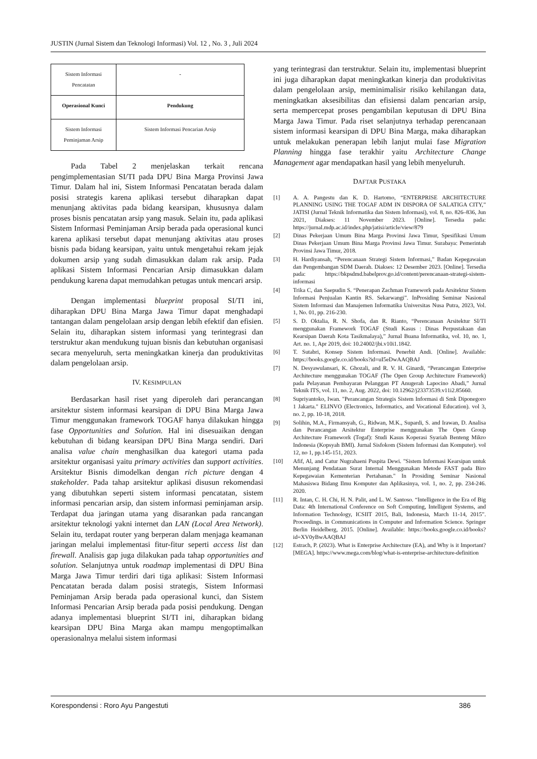JUSTIN (Jurnal Sistem dan Teknologi Informasi) Vol. 12 , No. 3 , Juli 2024
| Sistem Informasi Pencatatan | - |
| Operasional Kunci | Pendukung |
| Sistem Informasi Peminjaman Arsip | Sistem Informasi Pencarian Arsip |
Pada Tabel 2 menjelaskan terkait rencana pengimplementasian SI/TI pada DPU Bina Marga Provinsi Jawa Timur. Dalam hal ini, Sistem Informasi Pencatatan berada dalam posisi strategis karena aplikasi tersebut diharapkan dapat menunjang aktivitas pada bidang kearsipan, khususnya dalam proses bisnis pencatatan arsip yang masuk. Selain itu, pada aplikasi Sistem Informasi Peminjaman Arsip berada pada operasional kunci karena aplikasi tersebut dapat menunjang aktivitas atau proses bisnis pada bidang kearsipan, yaitu untuk mengetahui rekam jejak dokumen arsip yang sudah dimasukkan dalam rak arsip. Pada aplikasi Sistem Informasi Pencarian Arsip dimasukkan dalam pendukung karena dapat memudahkan petugas untuk mencari arsip.
Dengan implementasi blueprint proposal SI/TI ini, diharapkan DPU Bina Marga Jawa Timur dapat menghadapi tantangan dalam pengelolaan arsip dengan lebih efektif dan efisien. Selain itu, diharapkan sistem informasi yang terintegrasi dan terstruktur akan mendukung tujuan bisnis dan kebutuhan organisasi secara menyeluruh, serta meningkatkan kinerja dan produktivitas dalam pengelolaan arsip.
IV. KESIMPULAN
Berdasarkan hasil riset yang diperoleh dari perancangan arsitektur sistem informasi kearsipan di DPU Bina Marga Jawa Timur menggunakan framework TOGAF hanya dilakukan hingga fase Opportunities and Solution. Hal ini disesuaikan dengan kebutuhan di bidang kearsipan DPU Bina Marga sendiri. Dari analisa value chain menghasilkan dua kategori utama pada arsitektur organisasi yaitu primary activities dan support activities. Arsitektur Bisnis dimodelkan dengan rich picture dengan 4 stakeholder. Pada tahap arsitektur aplikasi disusun rekomendasi yang dibutuhkan seperti sistem informasi pencatatan, sistem informasi pencarian arsip, dan sistem informasi peminjaman arsip. Terdapat dua jaringan utama yang disarankan pada rancangan arsitektur teknologi yakni internet dan LAN (Local Area Network). Selain itu, terdapat router yang berperan dalam menjaga keamanan jaringan melalui implementasi fitur-fitur seperti access list dan firewall. Analisis gap juga dilakukan pada tahap opportunities and solution. Selanjutnya untuk roadmap implementasi di DPU Bina Marga Jawa Timur terdiri dari tiga aplikasi: Sistem Informasi Pencatatan berada dalam posisi strategis, Sistem Informasi Peminjaman Arsip berada pada operasional kunci, dan Sistem Informasi Pencarian Arsip berada pada posisi pendukung. Dengan adanya implementasi blueprint SI/TI ini, diharapkan bidang kearsipan DPU Bina Marga akan mampu mengoptimalkan operasionalnya melalui sistem informasi
yang terintegrasi dan terstruktur. Selain itu, implementasi blueprint ini juga diharapkan dapat meningkatkan kinerja dan produktivitas dalam pengelolaan arsip, meminimalisir risiko kehilangan data, meningkatkan aksesibilitas dan efisiensi dalam pencarian arsip, serta mempercepat proses pengambilan keputusan di DPU Bina Marga Jawa Timur. Pada riset selanjutnya terhadap perencanaan sistem informasi kearsipan di DPU Bina Marga, maka diharapkan untuk melakukan penerapan lebih lanjut mulai fase Migration Planning hingga fase terakhir yaitu Architecture Change Management agar mendapatkan hasil yang lebih menyeluruh.
DAFTAR PUSTAKA
[1] A. A. Pangestu dan K. D. Hartomo, “ENTERPRISE ARCHITECTURE PLANNING USING THE TOGAF ADM IN DISPORA OF SALATIGA CITY,” JATISI (Jurnal Teknik Informatika dan Sistem Informasi), vol. 8, no. 826–836, Jun 2021, Diakses: 11 November 2023. [Online]. Tersedia pada: https://jurnal.mdp.ac.id/index.php/jatisi/article/view/879
[2] Dinas Pekerjaan Umum Bina Marga Provinsi Jawa Timur, Spesifikasi Umum Dinas Pekerjaan Umum Bina Marga Provinsi Jawa Timur. Surabaya: Pemerintah Provinsi Jawa Timur, 2018.
[3] H. Hardiyansah, “Perencanaan Strategi Sistem Informasi,” Badan Kepegawaian dan Pengembangan SDM Daerah. Diakses: 12 Desember 2023. [Online]. Tersedia pada: https://bkpsdmd.babelprov.go.id/content/perencanaan-strategi-sistem-informasi
[4] Trika C, dan Saepudin S. “Penerapan Zachman Framework pada Arsitektur Sistem Informasi Penjualan Kantin RS. Sekarwangi”. InProsiding Seminar Nasional Sistem Informasi dan Manajemen Informatika Universitas Nusa Putra, 2023, Vol. 1, No. 01, pp. 216-230.
[5] S. D. Oktalia, R. N. Shofa, dan R. Rianto, “Perencanaan Arsitektur SI/TI menggunakan Framework TOGAF (Studi Kasus : Dinas Perpustakaan dan Kearsipan Daerah Kota Tasikmalaya),” Jurnal Buana Informatika, vol. 10, no. 1, Art. no. 1, Apr 2019, doi: 10.24002/jbi.v10i1.1842.
[6] T. Sutabri, Konsep Sistem Informasi. Penerbit Andi. [Online]. Available: https://books.google.co.id/books?id=uI5eDwAAQBAJ
[7] N. Desyawulansari, K. Ghozali, and R. V. H. Ginardi, “Perancangan Enterprise Architecture menggunakan TOGAF (The Open Group Architecture Framework) pada Pelayanan Pembayaran Pelanggan PT Anugerah Lapocino Abadi,” Jurnal Teknik ITS, vol. 11, no. 2, Aug. 2022, doi: 10.12962/j23373539.v11i2.85660.
[8] Supriyantoko, Iwan. "Perancangan Strategis Sistem Informasi di Smk Diponegoro 1 Jakarta." ELINVO (Electronics, Informatics, and Vocational Education). vol 3, no. 2, pp. 10-18, 2018.
[9] Solihin, M.A., Firmansyah, G., Ridwan, M.K., Supardi, S. and Irawan, D. Analisa dan Perancangan Arsitektur Enterprise menggunakan The Open Group Architecture Framework (Togaf): Studi Kasus Koperasi Syariah Benteng Mikro Indonesia (Kopsyah BMI). Jurnal Sisfokom (Sistem Informasi dan Komputer). vol 12, no 1, pp.145-151, 2023.
[10] Afif, Al, and Catur Nugrahaeni Puspita Dewi. "Sistem Informasi Kearsipan untuk Menunjang Pendataan Surat Internal Menggunakan Metode FAST pada Biro Kepegawaian Kementerian Pertahanan." In Prosiding Seminar Nasional Mahasiswa Bidang Ilmu Komputer dan Aplikasinya, vol. 1, no. 2, pp. 234-246. 2020.
[11] R. Intan, C. H. Chi, H. N. Palit, and L. W. Santoso. “Intelligence in the Era of Big Data: 4th International Conference on Soft Computing, Intelligent Systems, and Information Technology, ICSIIT 2015, Bali, Indonesia, March 11-14, 2015”. Proceedings. in Communications in Computer and Information Science. Springer Berlin Heidelberg, 2015. [Online]. Available: https://books.google.co.id/books?id=XV0yBwAAQBAJ
[12] Estrach, P. (2023). What is Enterprise Architecture (EA), and Why is it Important? [MEGA]. https://www.mega.com/blog/what-is-enterprise-architecture-definition
Korespondensi : Roro Ayu Pangestuti 386